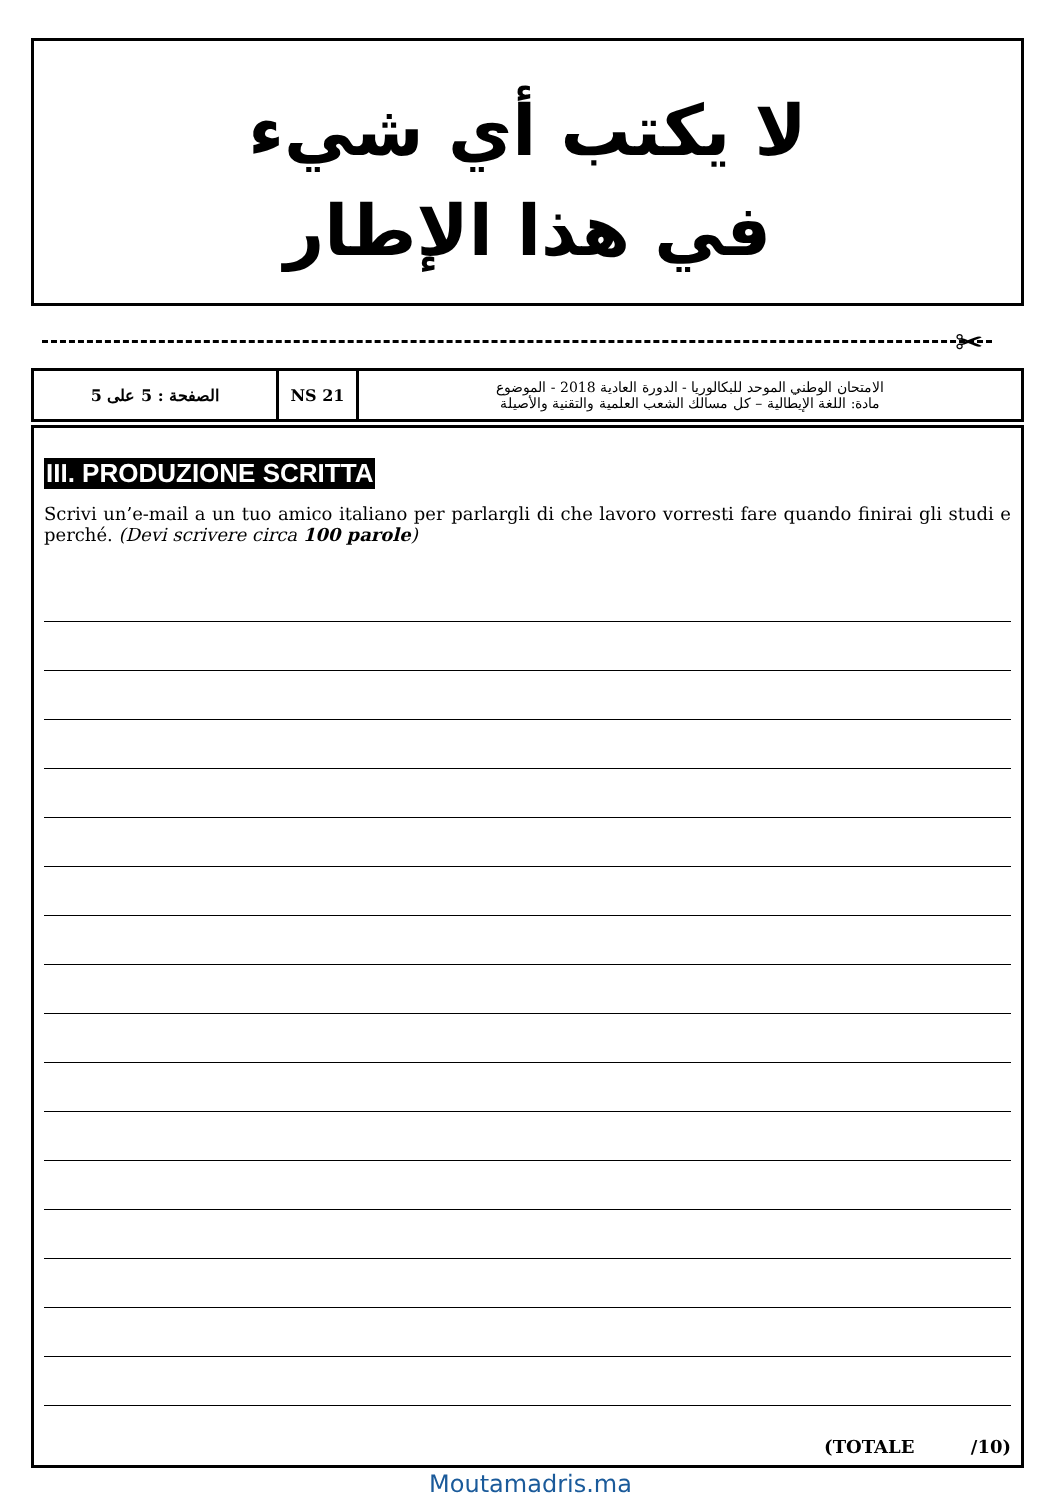لا يكتب أي شيء
في هذا الإطار
✂
| الصفحة : 5 على 5 | NS 21 | الامتحان الوطني الموحد للبكالوريا - الدورة العادية 2018 - الموضوع مادة: اللغة الإيطالية – كل مسالك الشعب العلمية والتقنية والأصيلة |
III. PRODUZIONE SCRITTA
Scrivi un’e-mail a un tuo amico italiano per parlargli di che lavoro vorresti fare quando finirai gli studi e perché. (Devi scrivere circa 100 parole)
(TOTALE /10)
Moutamadris.ma